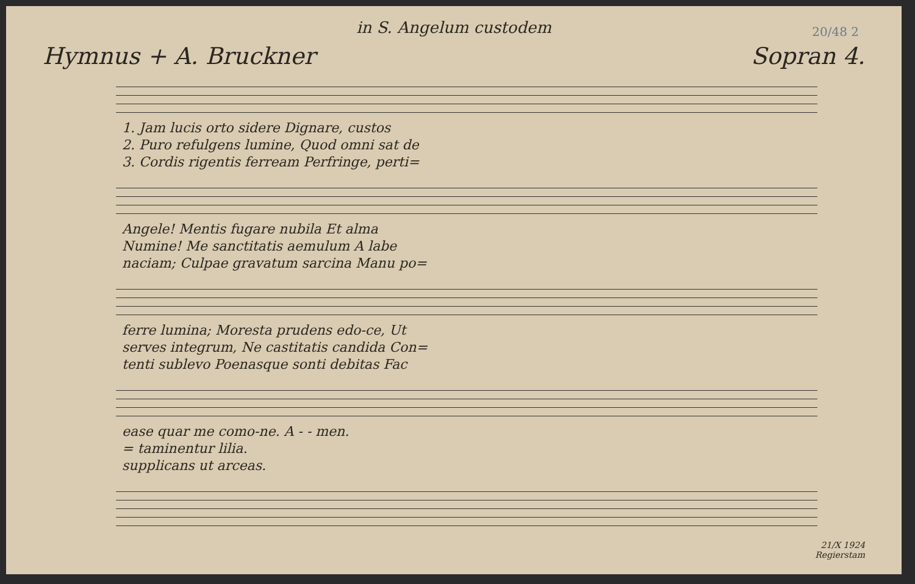20/48 2
in S. Angelum custodem
Hymnus + A. Bruckner Sopran 4.
1. Jam lucis orto sidere Dignare, custos
2. Puro refulgens lumine, Quod omni sat de
3. Cordis rigentis ferream Perfringe, perti=
Angele! Mentis fugare nubila Et alma
Numine! Me sanctitatis aemulum A labe
naciam; Culpae gravatum sarcina Manu po=
ferre lumina; Moresta prudens edo-ce, Ut
serves integrum, Ne castitatis candida Con=
tenti sublevo Poenasque sonti debitas Fac
ease quar me como-ne. A - - men.
= taminentur lilia.
supplicans ut arceas.
21/X 1924
Regierstam